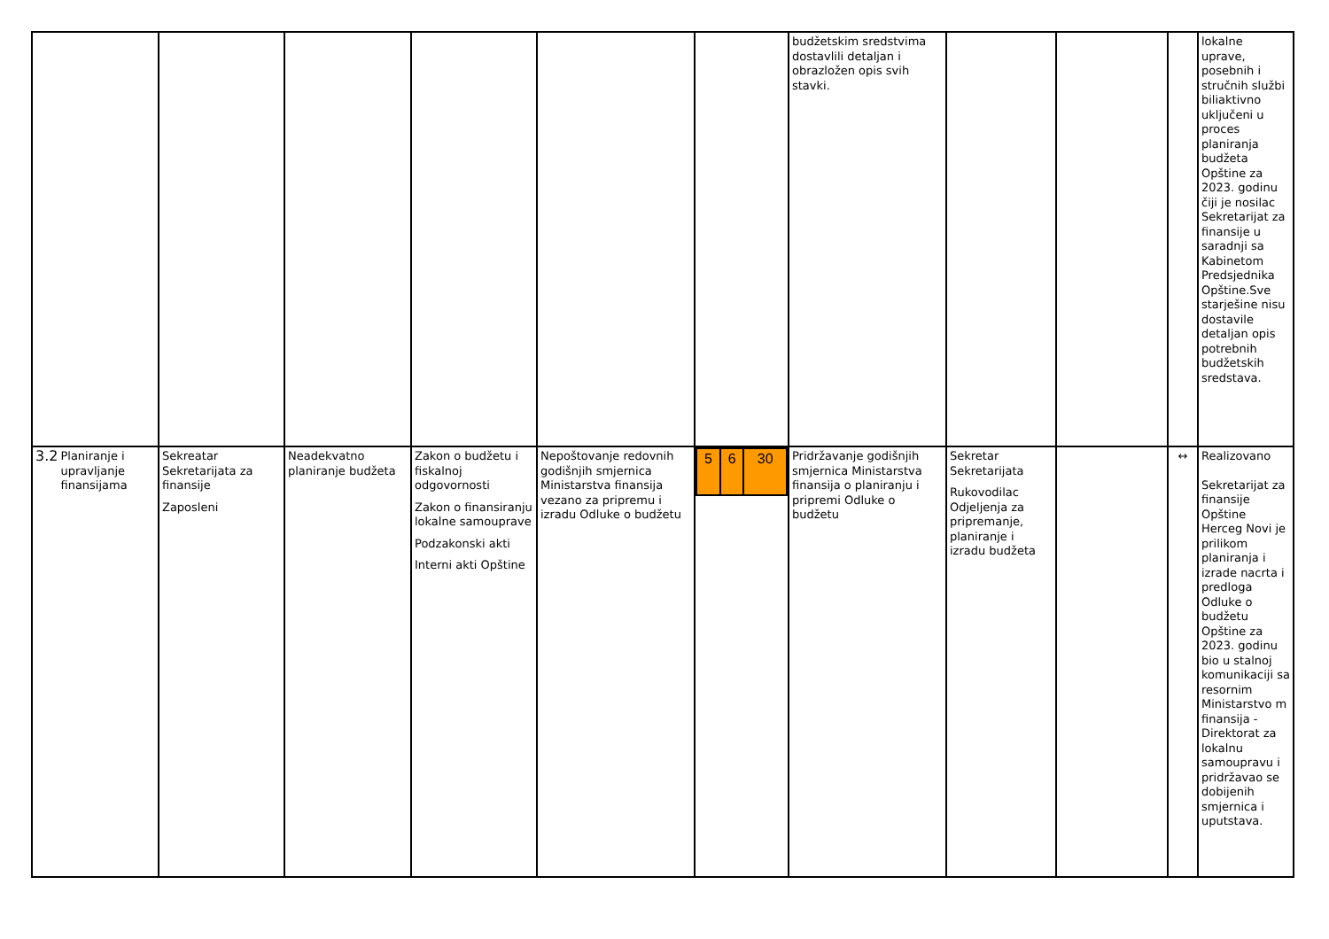| | | | | | | budžetskim sredstvima dostavlili detaljan i obrazložen opis svih stavki. | | | | lokalne uprave, posebnih i stručnih službi biliaktivno uključeni u proces planiranja budžeta Opštine za 2023. godinu čiji je nosilac Sekretarijat za finansije u saradnji sa Kabinetom Predsjednika Opštine.Sve starješine nisu dostavile detaljan opis potrebnih budžetskih sredstava. |
| 3.2 Planiranje i upravljanje finansijama | Sekreatar Sekretarijata za finansije Zaposleni | Neadekvatno planiranje budžeta | Zakon o budžetu i fiskalnoj odgovornosti Zakon o finansiranju lokalne samouprave Podzakonski akti Interni akti Opštine | Nepoštovanje redovnih godišnjih smjernica Ministarstva finansija vezano za pripremu i izradu Odluke o budžetu | / 5 / 6 / 30 / | Pridržavanje godišnjih smjernica Ministarstva finansija o planiranju i pripremi Odluke o budžetu | Sekretar Sekretarijata Rukovodilac Odjeljenja za pripremanje, planiranje i izradu budžeta | | ↔ | Realizovano Sekretarijat za finansije Opštine Herceg Novi je prilikom planiranja i izrade nacrta i predloga Odluke o budžetu Opštine za 2023. godinu bio u stalnoj komunikaciji sa resornim Ministarstvo m finansija - Direktorat za lokalnu samoupravu i pridržavao se dobijenih smjernica i uputstava. |